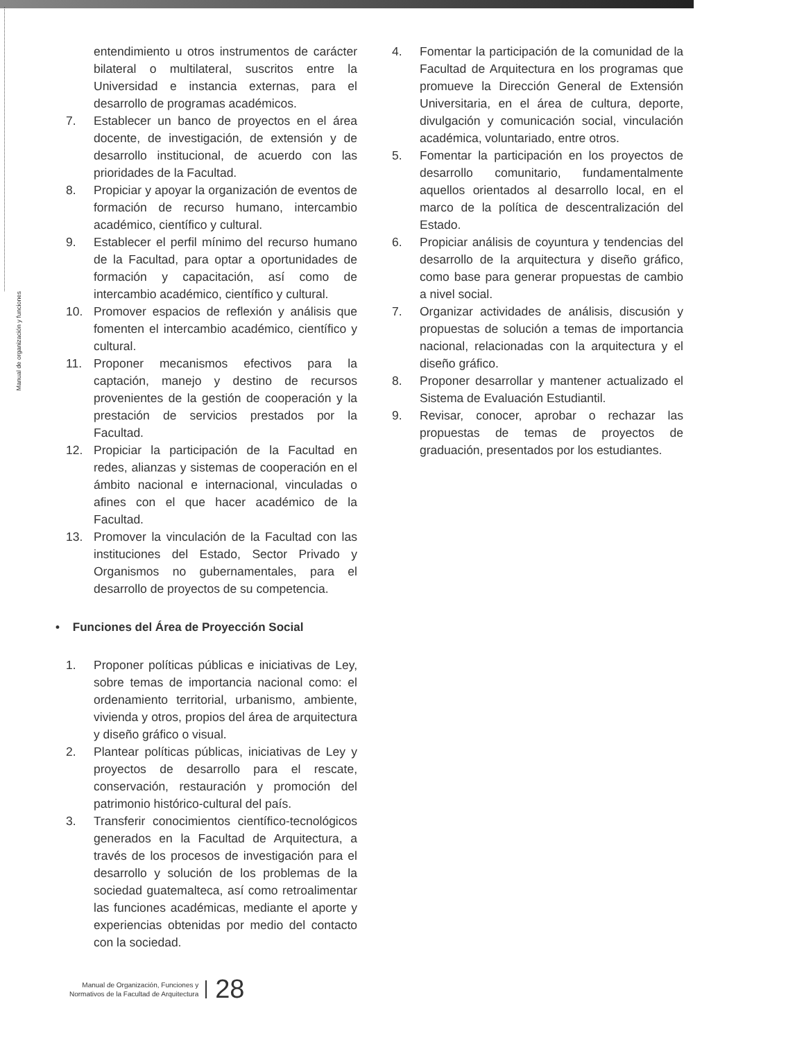Manual de organización y funciones
entendimiento u otros instrumentos de carácter bilateral o multilateral, suscritos entre la Universidad e instancia externas, para el desarrollo de programas académicos.
7. Establecer un banco de proyectos en el área docente, de investigación, de extensión y de desarrollo institucional, de acuerdo con las prioridades de la Facultad.
8. Propiciar y apoyar la organización de eventos de formación de recurso humano, intercambio académico, científico y cultural.
9. Establecer el perfil mínimo del recurso humano de la Facultad, para optar a oportunidades de formación y capacitación, así como de intercambio académico, científico y cultural.
10. Promover espacios de reflexión y análisis que fomenten el intercambio académico, científico y cultural.
11. Proponer mecanismos efectivos para la captación, manejo y destino de recursos provenientes de la gestión de cooperación y la prestación de servicios prestados por la Facultad.
12. Propiciar la participación de la Facultad en redes, alianzas y sistemas de cooperación en el ámbito nacional e internacional, vinculadas o afines con el que hacer académico de la Facultad.
13. Promover la vinculación de la Facultad con las instituciones del Estado, Sector Privado y Organismos no gubernamentales, para el desarrollo de proyectos de su competencia.
• Funciones del Área de Proyección Social
1. Proponer políticas públicas e iniciativas de Ley, sobre temas de importancia nacional como: el ordenamiento territorial, urbanismo, ambiente, vivienda y otros, propios del área de arquitectura y diseño gráfico o visual.
2. Plantear políticas públicas, iniciativas de Ley y proyectos de desarrollo para el rescate, conservación, restauración y promoción del patrimonio histórico-cultural del país.
3. Transferir conocimientos científico-tecnológicos generados en la Facultad de Arquitectura, a través de los procesos de investigación para el desarrollo y solución de los problemas de la sociedad guatemalteca, así como retroalimentar las funciones académicas, mediante el aporte y experiencias obtenidas por medio del contacto con la sociedad.
4. Fomentar la participación de la comunidad de la Facultad de Arquitectura en los programas que promueve la Dirección General de Extensión Universitaria, en el área de cultura, deporte, divulgación y comunicación social, vinculación académica, voluntariado, entre otros.
5. Fomentar la participación en los proyectos de desarrollo comunitario, fundamentalmente aquellos orientados al desarrollo local, en el marco de la política de descentralización del Estado.
6. Propiciar análisis de coyuntura y tendencias del desarrollo de la arquitectura y diseño gráfico, como base para generar propuestas de cambio a nivel social.
7. Organizar actividades de análisis, discusión y propuestas de solución a temas de importancia nacional, relacionadas con la arquitectura y el diseño gráfico.
8. Proponer desarrollar y mantener actualizado el Sistema de Evaluación Estudiantil.
9. Revisar, conocer, aprobar o rechazar las propuestas de temas de proyectos de graduación, presentados por los estudiantes.
Manual de Organización, Funciones y
Normativos de la Facultad de Arquitectura
28